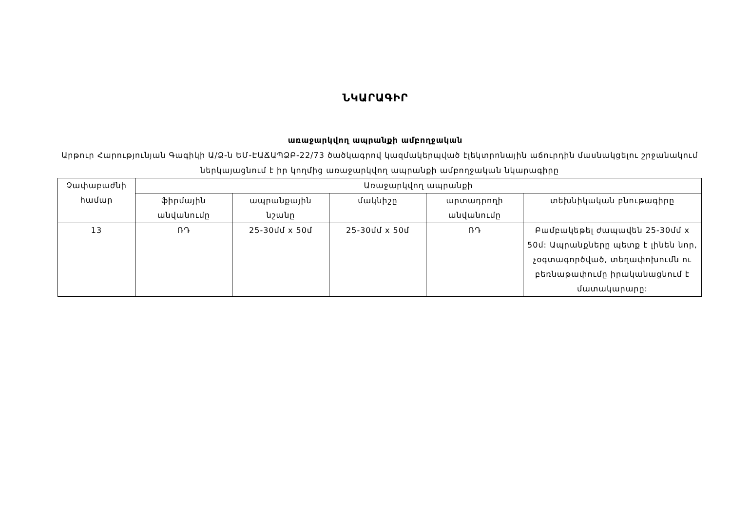ՆԿԱՐԱԳԻՐ
առաջարկվող ապրանքի ամբողջական
Արթուր Հարությունյան Գագիկի Ա/Ձ-ն ԵՄ-ԷԱՃԱՊՁԲ-22/73 ծածկագրով կազմակերպված էլեկտրոնային աճուրդին մասնակցելու շրջանակում ներկայացնում է իր կողմից առաջարկվող ապրանքի ամբողջական նկարագիրը
| Չափաբաժնի համար | Առաջարկվող ապրանքի | | | | |
| --- | --- | --- | --- | --- | --- |
| | ֆիրմային անվանումը | ապրանքային նշանը | մակնիշը | արտադրողի անվանումը | տեխնիկական բնութագիրը |
| 13 | ՌԴ | 25-30մմ x 50մ | 25-30մմ x 50մ | ՌԴ | Բամբակեթել ժապավեն 25-30մմ x 50մ: Ապրանքները պետք է լինեն նոր, չօգտագործված, տեղափոխումն ու բեռնաթափումը իրականացնում է մատակարարը: |